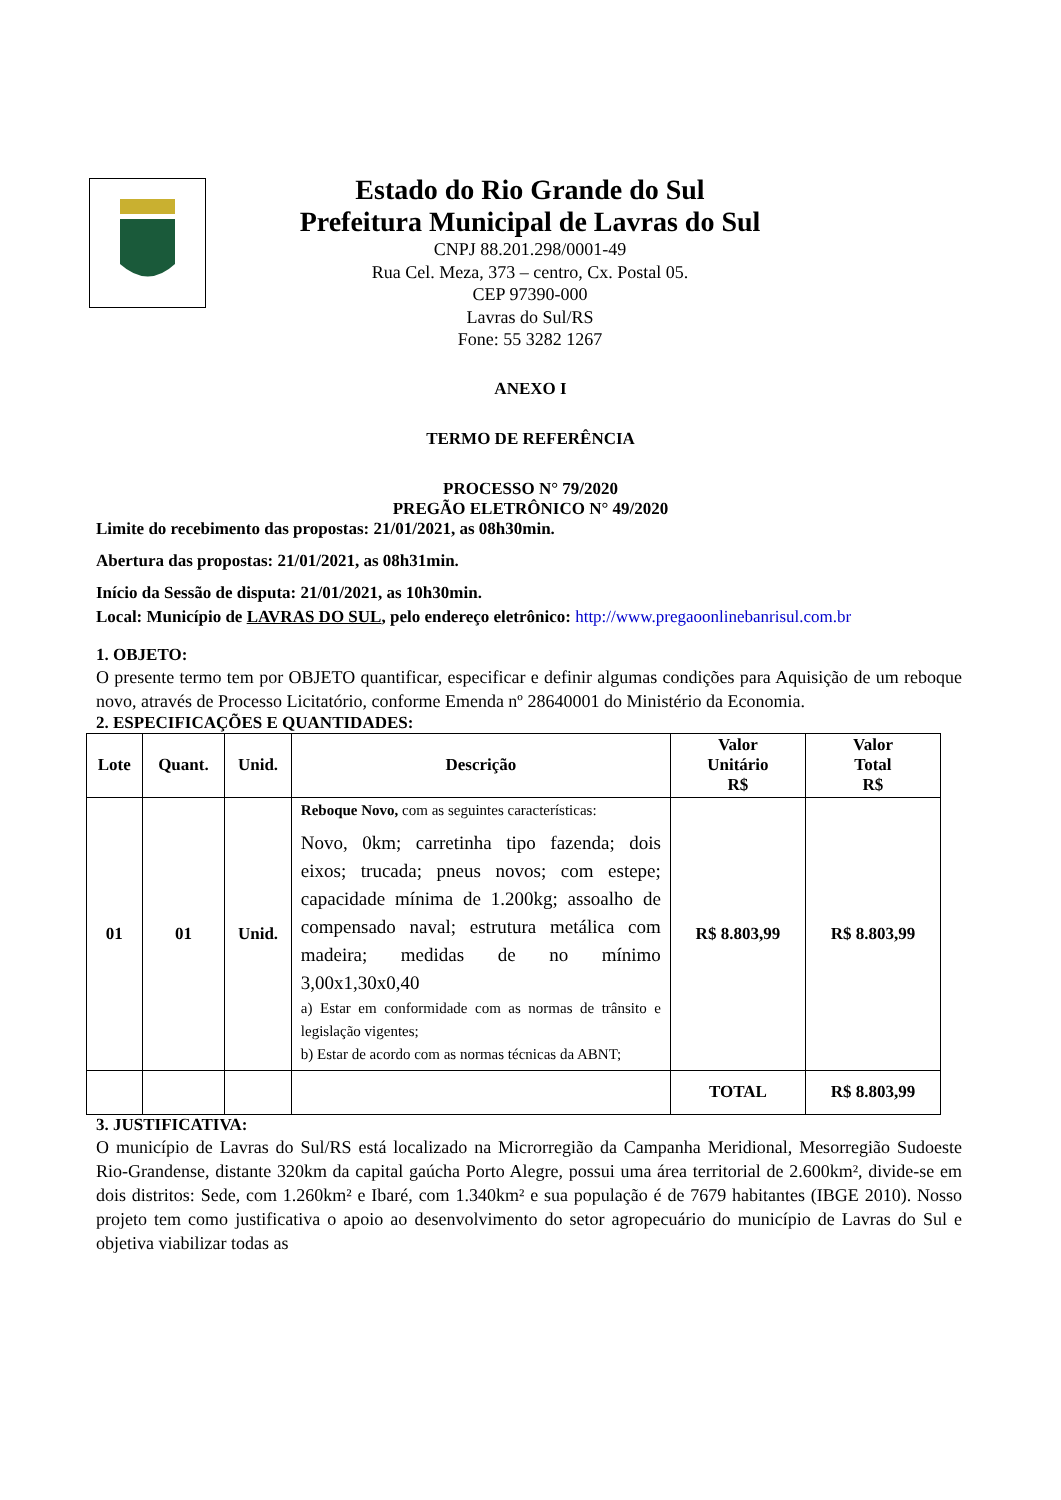Estado do Rio Grande do Sul
Prefeitura Municipal de Lavras do Sul
CNPJ 88.201.298/0001-49
Rua Cel. Meza, 373 – centro, Cx. Postal 05.
CEP 97390-000
Lavras do Sul/RS
Fone: 55 3282 1267
ANEXO I
TERMO DE REFERÊNCIA
PROCESSO N° 79/2020
PREGÃO ELETRÔNICO N° 49/2020
Limite do recebimento das propostas: 21/01/2021, as 08h30min.
Abertura das propostas: 21/01/2021, as 08h31min.
Início da Sessão de disputa: 21/01/2021, as 10h30min.
Local: Município de LAVRAS DO SUL, pelo endereço eletrônico: http://www.pregaoonlinebanrisul.com.br
1. OBJETO:
O presente termo tem por OBJETO quantificar, especificar e definir algumas condições para Aquisição de um reboque novo, através de Processo Licitatório, conforme Emenda nº 28640001 do Ministério da Economia.
2. ESPECIFICAÇÕES E QUANTIDADES:
| Lote | Quant. | Unid. | Descrição | Valor Unitário R$ | Valor Total R$ |
| --- | --- | --- | --- | --- | --- |
| 01 | 01 | Unid. | Reboque Novo, com as seguintes características: Novo, 0km; carretinha tipo fazenda; dois eixos; trucada; pneus novos; com estepe; capacidade mínima de 1.200kg; assoalho de compensado naval; estrutura metálica com madeira; medidas de no mínimo 3,00x1,30x0,40 a) Estar em conformidade com as normas de trânsito e legislação vigentes; b) Estar de acordo com as normas técnicas da ABNT; | R$ 8.803,99 | R$ 8.803,99 |
| | | | | TOTAL | R$ 8.803,99 |
3. JUSTIFICATIVA:
O município de Lavras do Sul/RS está localizado na Microrregião da Campanha Meridional, Mesorregião Sudoeste Rio-Grandense, distante 320km da capital gaúcha Porto Alegre, possui uma área territorial de 2.600km², divide-se em dois distritos: Sede, com 1.260km² e Ibaré, com 1.340km² e sua população é de 7679 habitantes (IBGE 2010). Nosso projeto tem como justificativa o apoio ao desenvolvimento do setor agropecuário do município de Lavras do Sul e objetiva viabilizar todas as